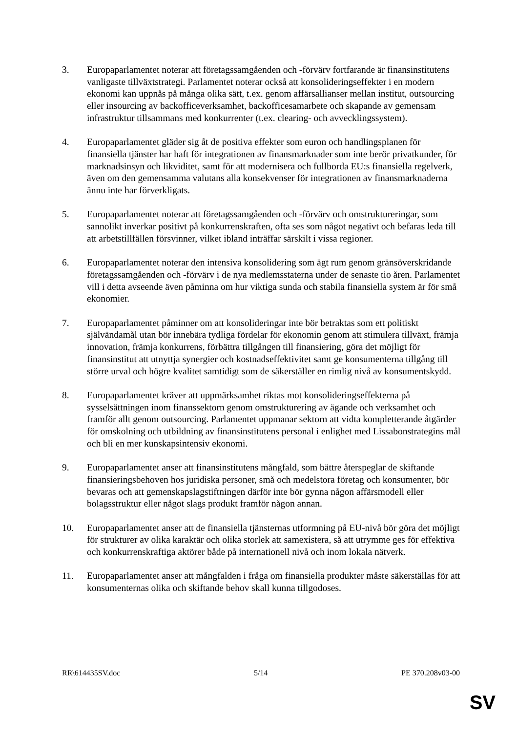3. Europaparlamentet noterar att företagssamgåenden och -förvärv fortfarande är finansinstitutens vanligaste tillväxtstrategi. Parlamentet noterar också att konsolideringseffekter i en modern ekonomi kan uppnås på många olika sätt, t.ex. genom affärsallianser mellan institut, outsourcing eller insourcing av backofficeverksamhet, backofficesamarbete och skapande av gemensam infrastruktur tillsammans med konkurrenter (t.ex. clearing- och avvecklingssystem).
4. Europaparlamentet gläder sig åt de positiva effekter som euron och handlingsplanen för finansiella tjänster har haft för integrationen av finansmarknader som inte berör privatkunder, för marknadsinsyn och likviditet, samt för att modernisera och fullborda EU:s finansiella regelverk, även om den gemensamma valutans alla konsekvenser för integrationen av finansmarknaderna ännu inte har förverkligats.
5. Europaparlamentet noterar att företagssamgåenden och -förvärv och omstruktureringar, som sannolikt inverkar positivt på konkurrenskraften, ofta ses som något negativt och befaras leda till att arbetstillfällen försvinner, vilket ibland inträffar särskilt i vissa regioner.
6. Europaparlamentet noterar den intensiva konsolidering som ägt rum genom gränsöverskridande företagssamgåenden och -förvärv i de nya medlemsstaterna under de senaste tio åren. Parlamentet vill i detta avseende även påminna om hur viktiga sunda och stabila finansiella system är för små ekonomier.
7. Europaparlamentet påminner om att konsolideringar inte bör betraktas som ett politiskt självändamål utan bör innebära tydliga fördelar för ekonomin genom att stimulera tillväxt, främja innovation, främja konkurrens, förbättra tillgången till finansiering, göra det möjligt för finansinstitut att utnyttja synergier och kostnadseffektivitet samt ge konsumenterna tillgång till större urval och högre kvalitet samtidigt som de säkerställer en rimlig nivå av konsumentskydd.
8. Europaparlamentet kräver att uppmärksamhet riktas mot konsolideringseffekterna på sysselsättningen inom finanssektorn genom omstrukturering av ägande och verksamhet och framför allt genom outsourcing. Parlamentet uppmanar sektorn att vidta kompletterande åtgärder för omskolning och utbildning av finansinstitutens personal i enlighet med Lissabonstrategins mål och bli en mer kunskapsintensiv ekonomi.
9. Europaparlamentet anser att finansinstitutens mångfald, som bättre återspeglar de skiftande finansieringsbehoven hos juridiska personer, små och medelstora företag och konsumenter, bör bevaras och att gemenskapslagstiftningen därför inte bör gynna någon affärsmodell eller bolagsstruktur eller något slags produkt framför någon annan.
10. Europaparlamentet anser att de finansiella tjänsternas utformning på EU-nivå bör göra det möjligt för strukturer av olika karaktär och olika storlek att samexistera, så att utrymme ges för effektiva och konkurrenskraftiga aktörer både på internationell nivå och inom lokala nätverk.
11. Europaparlamentet anser att mångfalden i fråga om finansiella produkter måste säkerställas för att konsumenternas olika och skiftande behov skall kunna tillgodoses.
RR\614435SV.doc 5/14 PE 370.208v03-00
SV